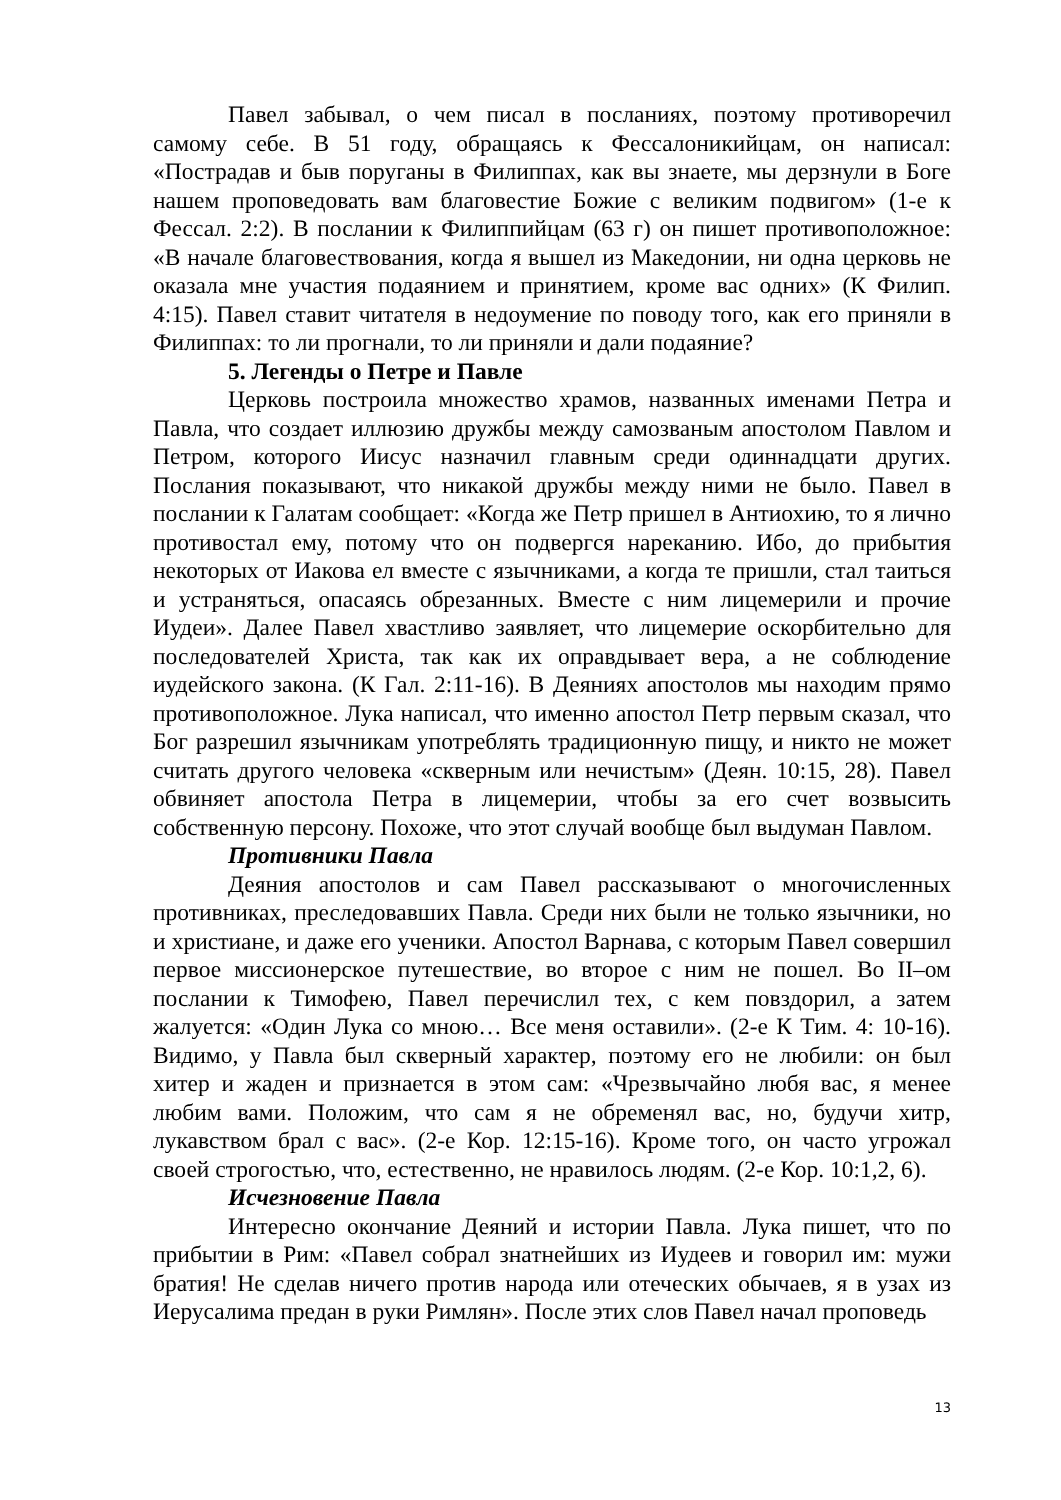Павел забывал, о чем писал в посланиях, поэтому противоречил самому себе. В 51 году, обращаясь к Фессалоникийцам, он написал: «Пострадав и быв поруганы в Филиппах, как вы знаете, мы дерзнули в Боге нашем проповедовать вам благовестие Божие с великим подвигом» (1-е к Фессал. 2:2). В послании к Филиппийцам (63 г) он пишет противоположное: «В начале благовествования, когда я вышел из Македонии, ни одна церковь не оказала мне участия подаянием и принятием, кроме вас одних» (К Филип. 4:15). Павел ставит читателя в недоумение по поводу того, как его приняли в Филиппах: то ли прогнали, то ли приняли и дали подаяние?
5. Легенды о Петре и Павле
Церковь построила множество храмов, названных именами Петра и Павла, что создает иллюзию дружбы между самозваным апостолом Павлом и Петром, которого Иисус назначил главным среди одиннадцати других. Послания показывают, что никакой дружбы между ними не было. Павел в послании к Галатам сообщает: «Когда же Петр пришел в Антиохию, то я лично противостал ему, потому что он подвергся нареканию. Ибо, до прибытия некоторых от Иакова ел вместе с язычниками, а когда те пришли, стал таиться и устраняться, опасаясь обрезанных. Вместе с ним лицемерили и прочие Иудеи». Далее Павел хвастливо заявляет, что лицемерие оскорбительно для последователей Христа, так как их оправдывает вера, а не соблюдение иудейского закона. (К Гал. 2:11-16). В Деяниях апостолов мы находим прямо противоположное. Лука написал, что именно апостол Петр первым сказал, что Бог разрешил язычникам употреблять традиционную пищу, и никто не может считать другого человека «скверным или нечистым» (Деян. 10:15, 28). Павел обвиняет апостола Петра в лицемерии, чтобы за его счет возвысить собственную персону. Похоже, что этот случай вообще был выдуман Павлом.
Противники Павла
Деяния апостолов и сам Павел рассказывают о многочисленных противниках, преследовавших Павла. Среди них были не только язычники, но и христиане, и даже его ученики. Апостол Варнава, с которым Павел совершил первое миссионерское путешествие, во второе с ним не пошел. Во II–ом послании к Тимофею, Павел перечислил тех, с кем повздорил, а затем жалуется: «Один Лука со мною… Все меня оставили». (2-е К Тим. 4: 10-16). Видимо, у Павла был скверный характер, поэтому его не любили: он был хитер и жаден и признается в этом сам: «Чрезвычайно любя вас, я менее любим вами. Положим, что сам я не обременял вас, но, будучи хитр, лукавством брал с вас». (2-е Кор. 12:15-16). Кроме того, он часто угрожал своей строгостью, что, естественно, не нравилось людям. (2-е Кор. 10:1,2, 6).
Исчезновение Павла
Интересно окончание Деяний и истории Павла. Лука пишет, что по прибытии в Рим: «Павел собрал знатнейших из Иудеев и говорил им: мужи братия! Не сделав ничего против народа или отеческих обычаев, я в узах из Иерусалима предан в руки Римлян». После этих слов Павел начал проповедь
13